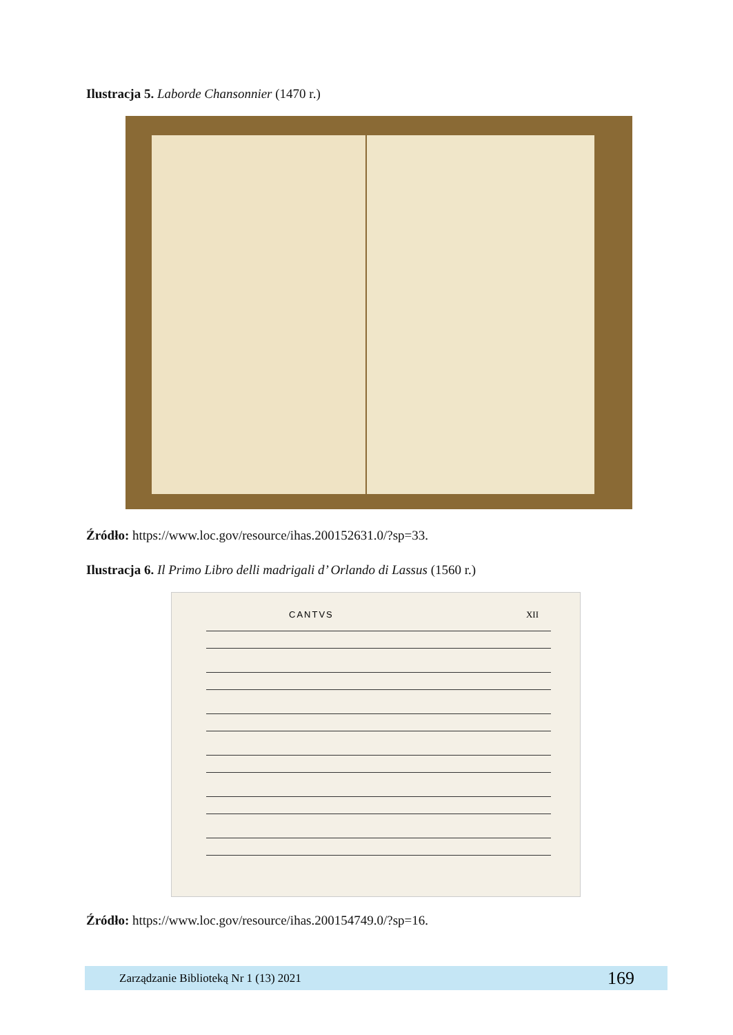Ilustracja 5. Laborde Chansonnier (1470 r.)
Źródło: https://www.loc.gov/resource/ihas.200152631.0/?sp=33.
Ilustracja 6. Il Primo Libro delli madrigali d’ Orlando di Lassus (1560 r.)
CANTVS XII
Źródło: https://www.loc.gov/resource/ihas.200154749.0/?sp=16.
Zarządzanie Biblioteką Nr 1 (13) 2021 169